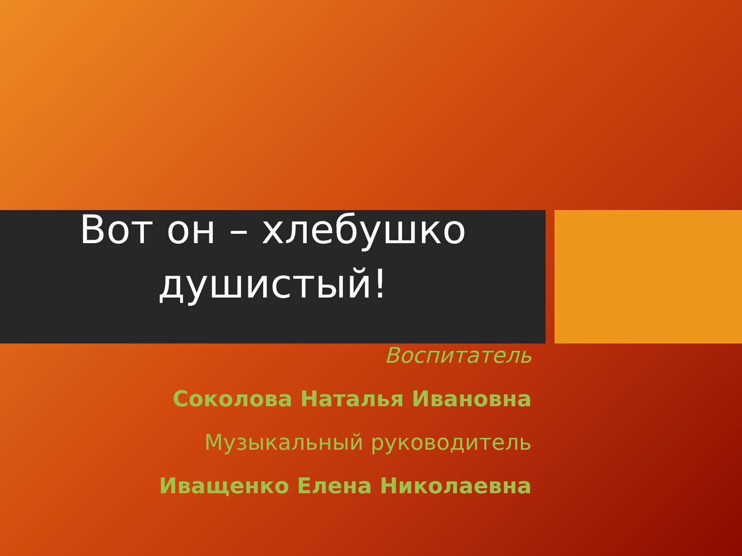Вот он – хлебушко
душистый!
Воспитатель
Соколова Наталья Ивановна
Музыкальный руководитель
Иващенко Елена Николаевна